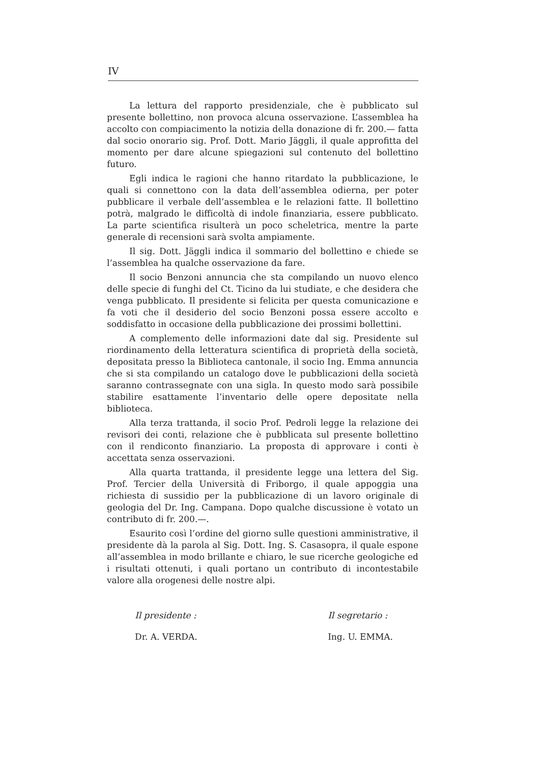IV
La lettura del rapporto presidenziale, che è pubblicato sul presente bollettino, non provoca alcuna osservazione. L’assemblea ha accolto con compiacimento la notizia della donazione di fr. 200.— fatta dal socio onorario sig. Prof. Dott. Mario Jäggli, il quale approfitta del momento per dare alcune spiegazioni sul contenuto del bollettino futuro.
Egli indica le ragioni che hanno ritardato la pubblicazione, le quali si connettono con la data dell’assemblea odierna, per poter pubblicare il verbale dell’assemblea e le relazioni fatte. Il bollettino potrà, malgrado le difficoltà di indole finanziaria, essere pubblicato. La parte scientifica risulterà un poco scheletrica, mentre la parte generale di recensioni sarà svolta ampiamente.
Il sig. Dott. Jäggli indica il sommario del bollettino e chiede se l’assemblea ha qualche osservazione da fare.
Il socio Benzoni annuncia che sta compilando un nuovo elenco delle specie di funghi del Ct. Ticino da lui studiate, e che desidera che venga pubblicato. Il presidente si felicita per questa comunicazione e fa voti che il desiderio del socio Benzoni possa essere accolto e soddisfatto in occasione della pubblicazione dei prossimi bollettini.
A complemento delle informazioni date dal sig. Presidente sul riordinamento della letteratura scientifica di proprietà della società, depositata presso la Biblioteca cantonale, il socio Ing. Emma annuncia che si sta compilando un catalogo dove le pubblicazioni della società saranno contrassegnate con una sigla. In questo modo sarà possibile stabilire esattamente l’inventario delle opere depositate nella biblioteca.
Alla terza trattanda, il socio Prof. Pedroli legge la relazione dei revisori dei conti, relazione che è pubblicata sul presente bollettino con il rendiconto finanziario. La proposta di approvare i conti è accettata senza osservazioni.
Alla quarta trattanda, il presidente legge una lettera del Sig. Prof. Tercier della Università di Friborgo, il quale appoggia una richiesta di sussidio per la pubblicazione di un lavoro originale di geologia del Dr. Ing. Campana. Dopo qualche discussione è votato un contributo di fr. 200.—.
Esaurito così l’ordine del giorno sulle questioni amministrative, il presidente dà la parola al Sig. Dott. Ing. S. Casasopra, il quale espone all’assemblea in modo brillante e chiaro, le sue ricerche geologiche ed i risultati ottenuti, i quali portano un contributo di incontestabile valore alla orogenesi delle nostre alpi.
Il presidente :
Dr. A. VERDA.
Il segretario :
Ing. U. EMMA.